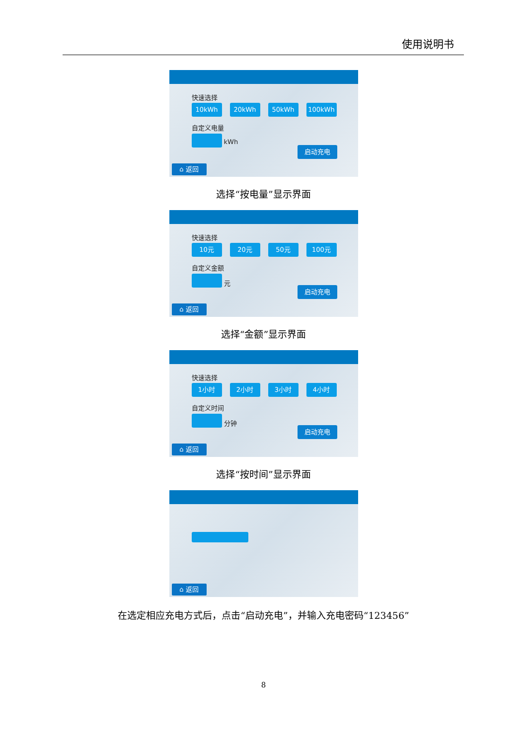使用说明书
快速选择
10kWh 20kWh 50kWh 100kWh
自定义电量
kWh
启动充电
⌂ 返回
选择“按电量”显示界面
快速选择
10元 20元 50元 100元
自定义金额
元
启动充电
⌂ 返回
选择“金额”显示界面
快速选择
1小时 2小时 3小时 4小时
自定义时间
分钟
启动充电
⌂ 返回
选择“按时间”显示界面
⌂ 返回
在选定相应充电方式后，点击“启动充电”，并输入充电密码“123456”
8